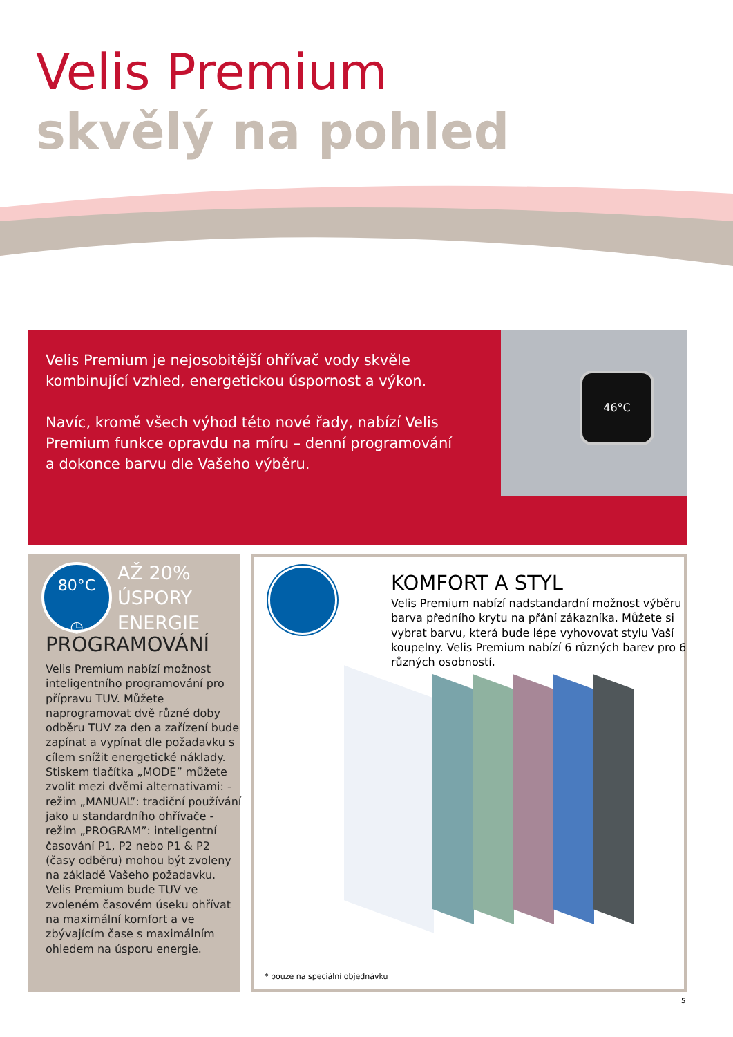Velis Premium
skvělý na pohled
Velis Premium je nejosobitější ohřívač vody skvěle kombinující vzhled, energetickou úspornost a výkon.
Navíc, kromě všech výhod této nové řady, nabízí Velis Premium funkce opravdu na míru – denní programování a dokonce barvu dle Vašeho výběru.
46°C
80°C
◷
AŽ 20%
ÚSPORY
ENERGIE
PROGRAMOVÁNÍ
Velis Premium nabízí možnost inteligentního programování pro přípravu TUV. Můžete naprogramovat dvě různé doby odběru TUV za den a zařízení bude zapínat a vypínat dle požadavku s cílem snížit energetické náklady. Stiskem tlačítka „MODE” můžete zvolit mezi dvěmi alternativami: - režim „MANUAL”: tradiční používání jako u standardního ohřívače - režim „PROGRAM”: inteligentní časování P1, P2 nebo P1 & P2 (časy odběru) mohou být zvoleny na základě Vašeho požadavku. Velis Premium bude TUV ve zvoleném časovém úseku ohřívat na maximální komfort a ve zbývajícím čase s maximálním ohledem na úsporu energie.
KOMFORT A STYL
Velis Premium nabízí nadstandardní možnost výběru barva předního krytu na přání zákazníka. Můžete si vybrat barvu, která bude lépe vyhovovat stylu Vaší koupelny. Velis Premium nabízí 6 různých barev pro 6 různých osobností.
* pouze na speciální objednávku
5